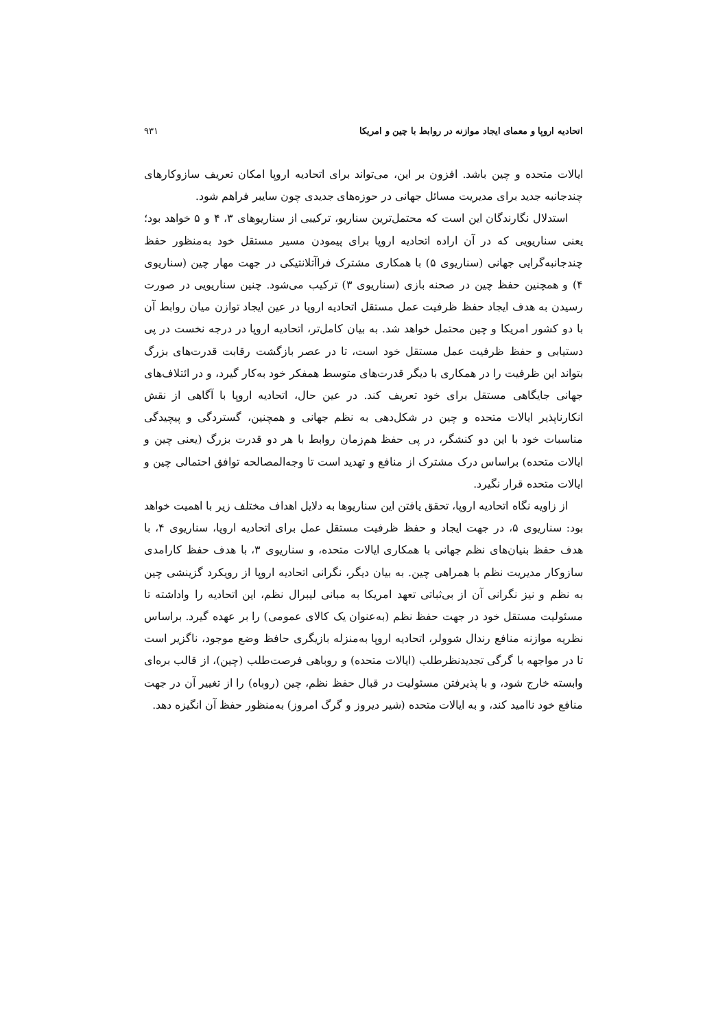اتحادیه اروپا و معمای ایجاد موازنه در روابط با چین و امریکا ۹۳۱
ایالات متحده و چین باشد. افزون بر این، می‌تواند برای اتحادیه اروپا امکان تعریف سازوکارهای چندجانبه جدید برای مدیریت مسائل جهانی در حوزه‌های جدیدی چون سایبر فراهم شود.
استدلال نگارندگان این است که محتمل‌ترین سناریو، ترکیبی از سناریوهای ۳، ۴ و ۵ خواهد بود؛ یعنی سناریویی که در آن اراده اتحادیه اروپا برای پیمودن مسیر مستقل خود به‌منظور حفظ چندجانبه‌گرایی جهانی (سناریوی ۵) با همکاری مشترک فراآتلانتیکی در جهت مهار چین (سناریوی ۴) و همچنین حفظ چین در صحنه بازی (سناریوی ۳) ترکیب می‌شود. چنین سناریویی در صورت رسیدن به هدف ایجاد حفظ ظرفیت عمل مستقل اتحادیه اروپا در عین ایجاد توازن میان روابط آن با دو کشور امریکا و چین محتمل خواهد شد. به بیان کامل‌تر، اتحادیه اروپا در درجه نخست در پی دستیابی و حفظ ظرفیت عمل مستقل خود است، تا در عصر بازگشت رقابت قدرت‌های بزرگ بتواند این ظرفیت را در همکاری با دیگر قدرت‌های متوسط همفکر خود به‌کار گیرد، و در ائتلاف‌های جهانی جایگاهی مستقل برای خود تعریف کند. در عین حال، اتحادیه اروپا با آگاهی از نقش انکارناپذیر ایالات متحده و چین در شکل‌دهی به نظم جهانی و همچنین، گستردگی و پیچیدگی مناسبات خود با این دو کنشگر، در پی حفظ هم‌زمان روابط با هر دو قدرت بزرگ (یعنی چین و ایالات متحده) براساس درک مشترک از منافع و تهدید است تا وجه‌المصالحه توافق احتمالی چین و ایالات متحده قرار نگیرد.
از زاویه نگاه اتحادیه اروپا، تحقق یافتن این سناریوها به دلایل اهداف مختلف زیر با اهمیت خواهد بود: سناریوی ۵، در جهت ایجاد و حفظ ظرفیت مستقل عمل برای اتحادیه اروپا، سناریوی ۴، با هدف حفظ بنیان‌های نظم جهانی با همکاری ایالات متحده، و سناریوی ۳، با هدف حفظ کارامدی سازوکار مدیریت نظم با همراهی چین. به بیان دیگر، نگرانی اتحادیه اروپا از رویکرد گزینشی چین به نظم و نیز نگرانی آن از بی‌ثباتی تعهد امریکا به مبانی لیبرال نظم، این اتحادیه را واداشته تا مسئولیت مستقل خود در جهت حفظ نظم (به‌عنوان یک کالای عمومی) را بر عهده گیرد. براساس نظریه موازنه منافع رندال شوولر، اتحادیه اروپا به‌منزله بازیگری حافظ وضع موجود، ناگزیر است تا در مواجهه با گرگی تجدیدنظرطلب (ایالات متحده) و روباهی فرصت‌طلب (چین)، از قالب بره‌ای وابسته خارج شود، و با پذیرفتن مسئولیت در قبال حفظ نظم، چین (روباه) را از تغییر آن در جهت منافع خود ناامید کند، و به ایالات متحده (شیر دیروز و گرگ امروز) به‌منظور حفظ آن انگیزه دهد.